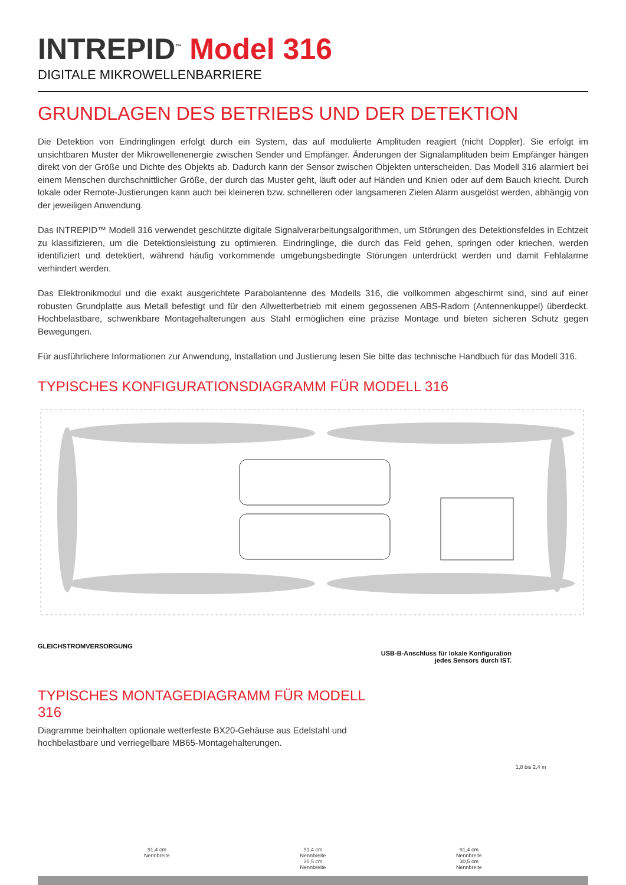INTREPID<sup>™</sup> Model 316
DIGITALE MIKROWELLENBARRIERE
GRUNDLAGEN DES BETRIEBS UND DER DETEKTION
Die Detektion von Eindringlingen erfolgt durch ein System, das auf modulierte Amplituden reagiert (nicht Doppler). Sie erfolgt im unsichtbaren Muster der Mikrowellenenergie zwischen Sender und Empfänger. Änderungen der Signalamplituden beim Empfänger hängen direkt von der Größe und Dichte des Objekts ab. Dadurch kann der Sensor zwischen Objekten unterscheiden. Das Modell 316 alarmiert bei einem Menschen durchschnittlicher Größe, der durch das Muster geht, läuft oder auf Händen und Knien oder auf dem Bauch kriecht. Durch lokale oder Remote-Justierungen kann auch bei kleineren bzw. schnelleren oder langsameren Zielen Alarm ausgelöst werden, abhängig von der jeweiligen Anwendung.
Das INTREPID™ Modell 316 verwendet geschützte digitale Signalverarbeitungsalgorithmen, um Störungen des Detektionsfeldes in Echtzeit zu klassifizieren, um die Detektionsleistung zu optimieren. Eindringlinge, die durch das Feld gehen, springen oder kriechen, werden identifiziert und detektiert, während häufig vorkommende umgebungsbedingte Störungen unterdrückt werden und damit Fehlalarme verhindert werden.
Das Elektronikmodul und die exakt ausgerichtete Parabolantenne des Modells 316, die vollkommen abgeschirmt sind, sind auf einer robusten Grundplatte aus Metall befestigt und für den Allwetterbetrieb mit einem gegossenen ABS-Radom (Antennenkuppel) überdeckt. Hochbelastbare, schwenkbare Montagehalterungen aus Stahl ermöglichen eine präzise Montage und bieten sicheren Schutz gegen Bewegungen.
Für ausführlichere Informationen zur Anwendung, Installation und Justierung lesen Sie bitte das technische Handbuch für das Modell 316.
TYPISCHES KONFIGURATIONSDIAGRAMM FÜR MODELL 316
GLEICHSTROMVERSORGUNG
USB-B-Anschluss für lokale Konfiguration
jedes Sensors durch IST.
TYPISCHES MONTAGEDIAGRAMM FÜR MODELL 316
Diagramme beinhalten optionale wetterfeste BX20-Gehäuse aus Edelstahl und hochbelastbare und verriegelbare MB65-Montagehalterungen.
1,8 bis 2,4 m
91,4 cm
Nennbreite 91,4 cm
Nennbreite
30,5 cm
Nennbreite 91,4 cm
Nennbreite
30,5 cm
Nennbreite